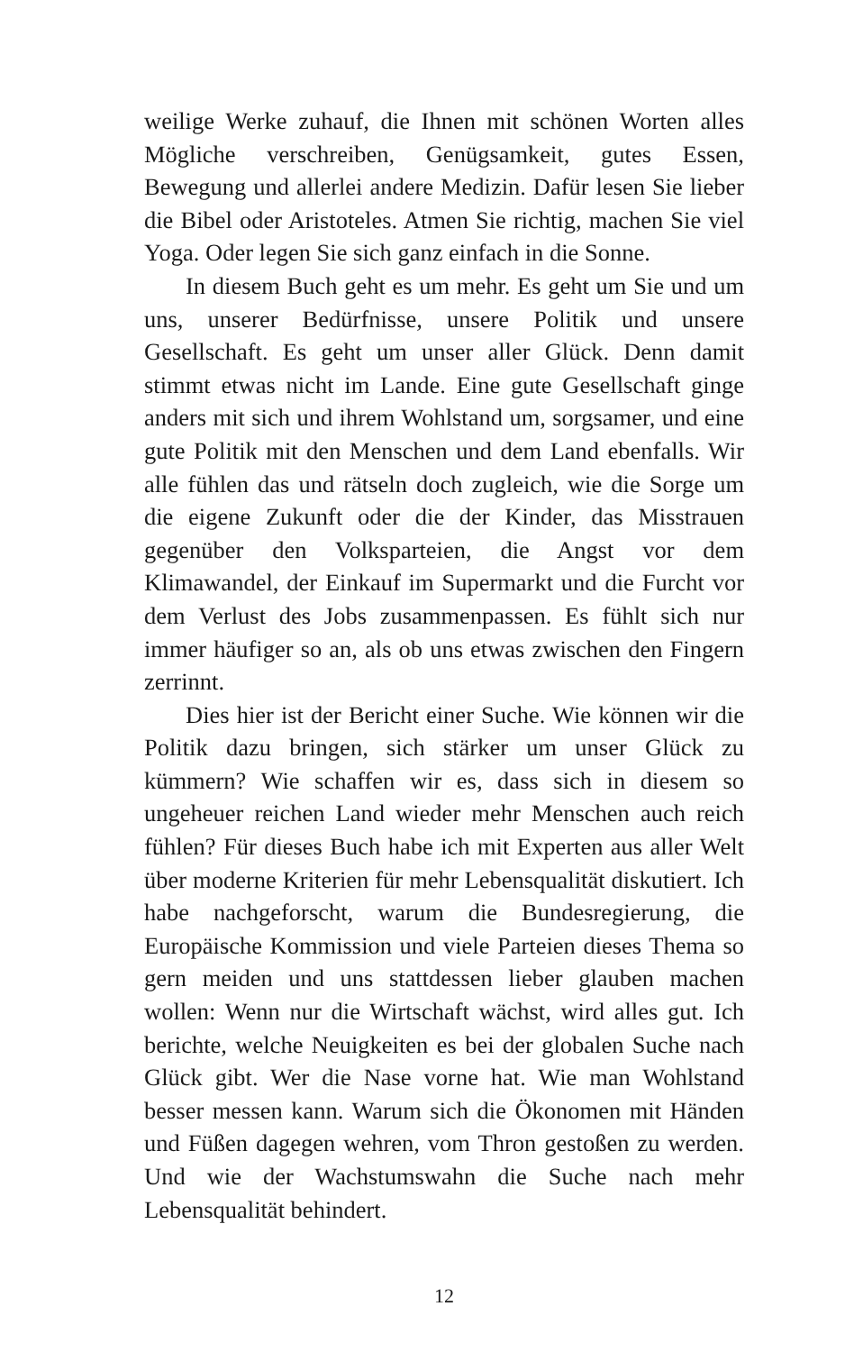weilige Werke zuhauf, die Ihnen mit schönen Worten alles Mögliche verschreiben, Genügsamkeit, gutes Essen, Bewegung und allerlei andere Medizin. Dafür lesen Sie lieber die Bibel oder Aristoteles. Atmen Sie richtig, machen Sie viel Yoga. Oder legen Sie sich ganz einfach in die Sonne.
In diesem Buch geht es um mehr. Es geht um Sie und um uns, unserer Bedürfnisse, unsere Politik und unsere Gesellschaft. Es geht um unser aller Glück. Denn damit stimmt etwas nicht im Lande. Eine gute Gesellschaft ginge anders mit sich und ihrem Wohlstand um, sorgsamer, und eine gute Politik mit den Menschen und dem Land ebenfalls. Wir alle fühlen das und rätseln doch zugleich, wie die Sorge um die eigene Zukunft oder die der Kinder, das Misstrauen gegenüber den Volksparteien, die Angst vor dem Klimawandel, der Einkauf im Supermarkt und die Furcht vor dem Verlust des Jobs zusammenpassen. Es fühlt sich nur immer häufiger so an, als ob uns etwas zwischen den Fingern zerrinnt.
Dies hier ist der Bericht einer Suche. Wie können wir die Politik dazu bringen, sich stärker um unser Glück zu kümmern? Wie schaffen wir es, dass sich in diesem so ungeheuer reichen Land wieder mehr Menschen auch reich fühlen? Für dieses Buch habe ich mit Experten aus aller Welt über moderne Kriterien für mehr Lebensqualität diskutiert. Ich habe nachgeforscht, warum die Bundesregierung, die Europäische Kommission und viele Parteien dieses Thema so gern meiden und uns stattdessen lieber glauben machen wollen: Wenn nur die Wirtschaft wächst, wird alles gut. Ich berichte, welche Neuigkeiten es bei der globalen Suche nach Glück gibt. Wer die Nase vorne hat. Wie man Wohlstand besser messen kann. Warum sich die Ökonomen mit Händen und Füßen dagegen wehren, vom Thron gestoßen zu werden. Und wie der Wachstumswahn die Suche nach mehr Lebensqualität behindert.
12